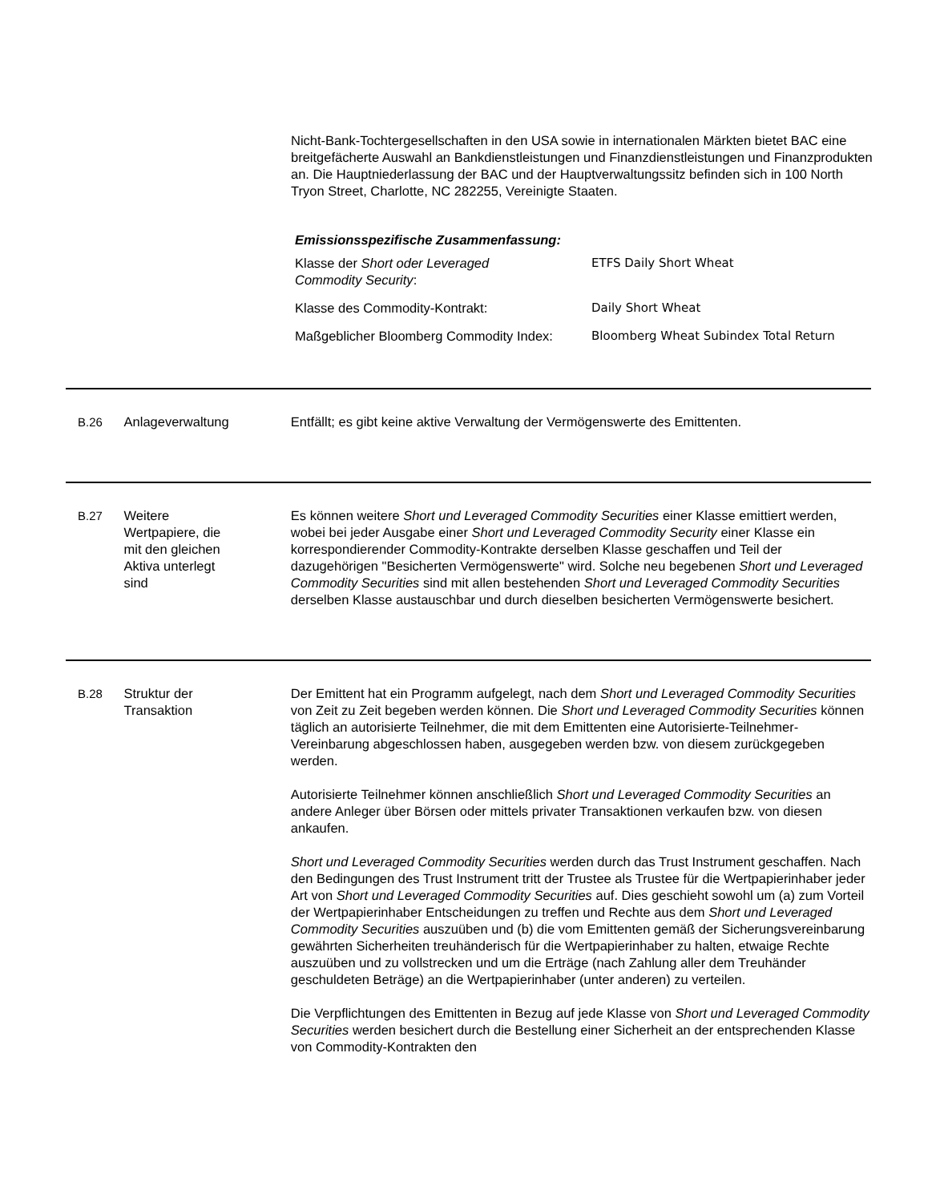Nicht-Bank-Tochtergesellschaften in den USA sowie in internationalen Märkten bietet BAC eine breitgefächerte Auswahl an Bankdienstleistungen und Finanzdienstleistungen und Finanzprodukten an. Die Hauptniederlassung der BAC und der Hauptverwaltungssitz befinden sich in 100 North Tryon Street, Charlotte, NC 282255, Vereinigte Staaten.
Emissionsspezifische Zusammenfassung:
| Klasse der Short oder Leveraged Commodity Security : | ETFS Daily Short Wheat |
| Klasse des Commodity-Kontrakt: | Daily Short Wheat |
| Maßgeblicher Bloomberg Commodity Index: | Bloomberg Wheat Subindex Total Return |
B.26 Anlageverwaltung Entfällt; es gibt keine aktive Verwaltung der Vermögenswerte des Emittenten.
B.27 Weitere
Wertpapiere, die
mit den gleichen
Aktiva unterlegt
sind
Es können weitere Short und Leveraged Commodity Securities einer Klasse emittiert werden, wobei bei jeder Ausgabe einer Short und Leveraged Commodity Security einer Klasse ein korrespondierender Commodity-Kontrakte derselben Klasse geschaffen und Teil der dazugehörigen "Besicherten Vermögenswerte" wird. Solche neu begebenen Short und Leveraged Commodity Securities sind mit allen bestehenden Short und Leveraged Commodity Securities derselben Klasse austauschbar und durch dieselben besicherten Vermögenswerte besichert.
B.28 Struktur der
Transaktion
Der Emittent hat ein Programm aufgelegt, nach dem Short und Leveraged Commodity Securities von Zeit zu Zeit begeben werden können. Die Short und Leveraged Commodity Securities können täglich an autorisierte Teilnehmer, die mit dem Emittenten eine Autorisierte-Teilnehmer-Vereinbarung abgeschlossen haben, ausgegeben werden bzw. von diesem zurückgegeben werden.
Autorisierte Teilnehmer können anschließlich Short und Leveraged Commodity Securities an andere Anleger über Börsen oder mittels privater Transaktionen verkaufen bzw. von diesen ankaufen.
Short und Leveraged Commodity Securities werden durch das Trust Instrument geschaffen. Nach den Bedingungen des Trust Instrument tritt der Trustee als Trustee für die Wertpapierinhaber jeder Art von Short und Leveraged Commodity Securities auf. Dies geschieht sowohl um (a) zum Vorteil der Wertpapierinhaber Entscheidungen zu treffen und Rechte aus dem Short und Leveraged Commodity Securities auszuüben und (b) die vom Emittenten gemäß der Sicherungsvereinbarung gewährten Sicherheiten treuhänderisch für die Wertpapierinhaber zu halten, etwaige Rechte auszuüben und zu vollstrecken und um die Erträge (nach Zahlung aller dem Treuhänder geschuldeten Beträge) an die Wertpapierinhaber (unter anderen) zu verteilen.
Die Verpflichtungen des Emittenten in Bezug auf jede Klasse von Short und Leveraged Commodity Securities werden besichert durch die Bestellung einer Sicherheit an der entsprechenden Klasse von Commodity-Kontrakten den